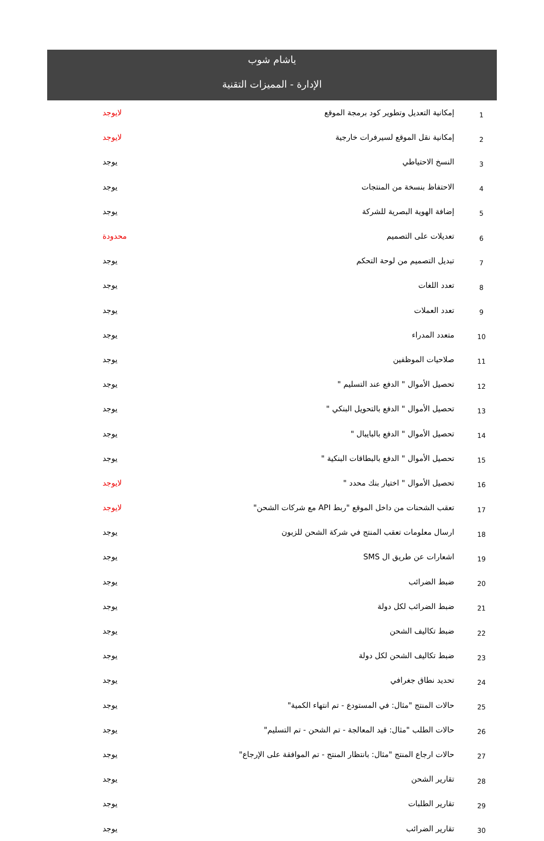ياشام شوب
الإدارة - المميزات التقنية
| 1 | إمكانية التعديل وتطوير كود برمجة الموقع | لايوجد |
| 2 | إمكانية نقل الموقع لسيرفرات خارجية | لايوجد |
| 3 | النسخ الاحتياطي | يوجد |
| 4 | الاحتفاظ بنسخة من المنتجات | يوجد |
| 5 | إضافة الهوية البصرية للشركة | يوجد |
| 6 | تعديلات على التصميم | محدودة |
| 7 | تبديل التصميم من لوحة التحكم | يوجد |
| 8 | تعدد اللغات | يوجد |
| 9 | تعدد العملات | يوجد |
| 10 | متعدد المدراء | يوجد |
| 11 | صلاحيات الموظفين | يوجد |
| 12 | تحصيل الأموال " الدفع عند التسليم " | يوجد |
| 13 | تحصيل الأموال " الدفع بالتحويل البنكي " | يوجد |
| 14 | تحصيل الأموال " الدفع بالبايبال " | يوجد |
| 15 | تحصيل الأموال " الدفع بالبطاقات البنكية " | يوجد |
| 16 | تحصيل الأموال " اختيار بنك محدد " | لايوجد |
| 17 | تعقب الشحنات من داخل الموقع "ربط API مع شركات الشحن" | لايوجد |
| 18 | ارسال معلومات تعقب المنتج في شركة الشحن للزبون | يوجد |
| 19 | اشعارات عن طريق ال SMS | يوجد |
| 20 | ضبط الضرائب | يوجد |
| 21 | ضبط الضرائب لكل دولة | يوجد |
| 22 | ضبط تكاليف الشحن | يوجد |
| 23 | ضبط تكاليف الشحن لكل دولة | يوجد |
| 24 | تحديد نطاق جغرافي | يوجد |
| 25 | حالات المنتج "مثال: في المستودع - تم انتهاء الكمية" | يوجد |
| 26 | حالات الطلب "مثال: قيد المعالجة - تم الشحن - تم التسليم" | يوجد |
| 27 | حالات ارجاع المنتج "مثال: بانتظار المنتج - تم الموافقة على الإرجاع" | يوجد |
| 28 | تقارير الشحن | يوجد |
| 29 | تقارير الطلبات | يوجد |
| 30 | تقارير الضرائب | يوجد |